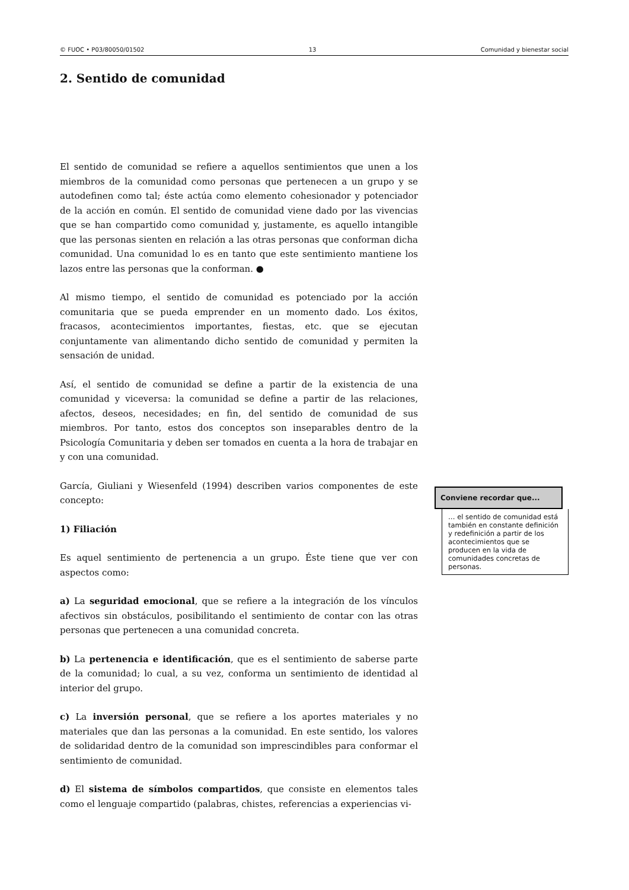© FUOC • P03/80050/01502 13 Comunidad y bienestar social
2. Sentido de comunidad
El sentido de comunidad se refiere a aquellos sentimientos que unen a los miembros de la comunidad como personas que pertenecen a un grupo y se autodefinen como tal; éste actúa como elemento cohesionador y potenciador de la acción en común. El sentido de comunidad viene dado por las vivencias que se han compartido como comunidad y, justamente, es aquello intangible que las personas sienten en relación a las otras personas que conforman dicha comunidad. Una comunidad lo es en tanto que este sentimiento mantiene los lazos entre las personas que la conforman. ●
Al mismo tiempo, el sentido de comunidad es potenciado por la acción comunitaria que se pueda emprender en un momento dado. Los éxitos, fracasos, acontecimientos importantes, fiestas, etc. que se ejecutan conjuntamente van alimentando dicho sentido de comunidad y permiten la sensación de unidad.
Así, el sentido de comunidad se define a partir de la existencia de una comunidad y viceversa: la comunidad se define a partir de las relaciones, afectos, deseos, necesidades; en fin, del sentido de comunidad de sus miembros. Por tanto, estos dos conceptos son inseparables dentro de la Psicología Comunitaria y deben ser tomados en cuenta a la hora de trabajar en y con una comunidad.
García, Giuliani y Wiesenfeld (1994) describen varios componentes de este concepto:
1) Filiación
Es aquel sentimiento de pertenencia a un grupo. Éste tiene que ver con aspectos como:
a) La seguridad emocional, que se refiere a la integración de los vínculos afectivos sin obstáculos, posibilitando el sentimiento de contar con las otras personas que pertenecen a una comunidad concreta.
b) La pertenencia e identificación, que es el sentimiento de saberse parte de la comunidad; lo cual, a su vez, conforma un sentimiento de identidad al interior del grupo.
c) La inversión personal, que se refiere a los aportes materiales y no materiales que dan las personas a la comunidad. En este sentido, los valores de solidaridad dentro de la comunidad son imprescindibles para conformar el sentimiento de comunidad.
d) El sistema de símbolos compartidos, que consiste en elementos tales como el lenguaje compartido (palabras, chistes, referencias a experiencias vi-
Conviene recordar que...
… el sentido de comunidad está también en constante definición y redefinición a partir de los acontecimientos que se producen en la vida de comunidades concretas de personas.